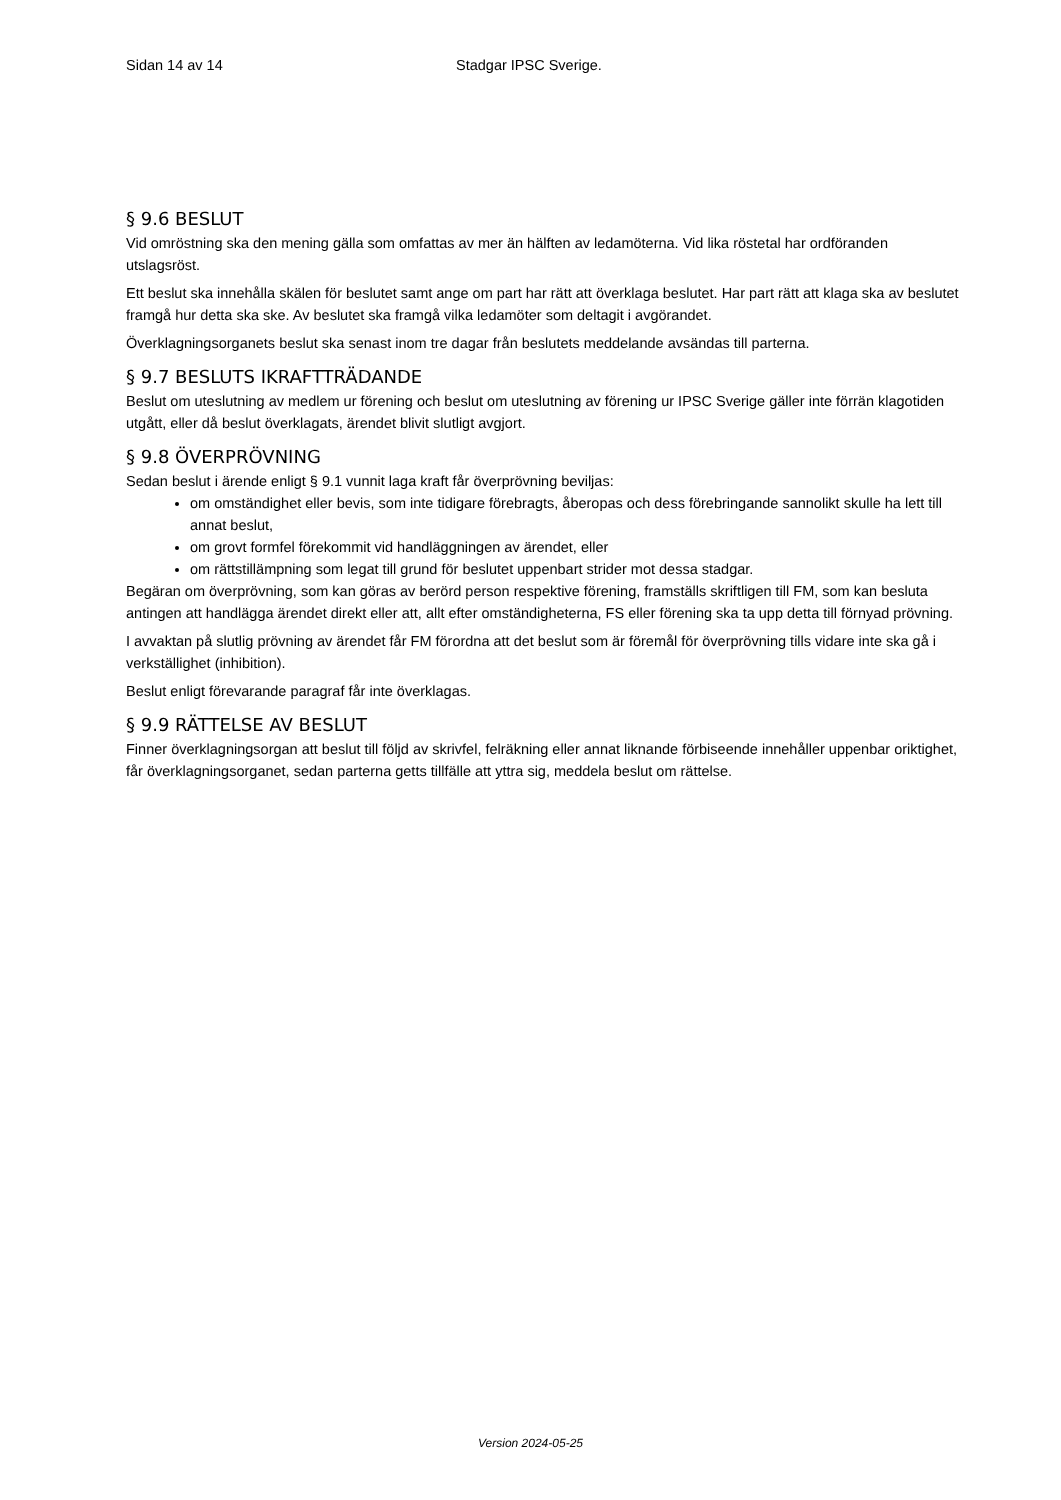Sidan 14 av 14 Stadgar IPSC Sverige.
§ 9.6 BESLUT
Vid omröstning ska den mening gälla som omfattas av mer än hälften av ledamöterna. Vid lika röstetal har ordföranden utslagsröst.
Ett beslut ska innehålla skälen för beslutet samt ange om part har rätt att överklaga beslutet. Har part rätt att klaga ska av beslutet framgå hur detta ska ske. Av beslutet ska framgå vilka ledamöter som deltagit i avgörandet.
Överklagningsorganets beslut ska senast inom tre dagar från beslutets meddelande avsändas till parterna.
§ 9.7 BESLUTS IKRAFTTRÄDANDE
Beslut om uteslutning av medlem ur förening och beslut om uteslutning av förening ur IPSC Sverige gäller inte förrän klagotiden utgått, eller då beslut överklagats, ärendet blivit slutligt avgjort.
§ 9.8 ÖVERPRÖVNING
Sedan beslut i ärende enligt § 9.1 vunnit laga kraft får överprövning beviljas:
om omständighet eller bevis, som inte tidigare förebragts, åberopas och dess förebringande sannolikt skulle ha lett till annat beslut,
om grovt formfel förekommit vid handläggningen av ärendet, eller
om rättstillämpning som legat till grund för beslutet uppenbart strider mot dessa stadgar.
Begäran om överprövning, som kan göras av berörd person respektive förening, framställs skriftligen till FM, som kan besluta antingen att handlägga ärendet direkt eller att, allt efter omständigheterna, FS eller förening ska ta upp detta till förnyad prövning.
I avvaktan på slutlig prövning av ärendet får FM förordna att det beslut som är föremål för överprövning tills vidare inte ska gå i verkställighet (inhibition).
Beslut enligt förevarande paragraf får inte överklagas.
§ 9.9 RÄTTELSE AV BESLUT
Finner överklagningsorgan att beslut till följd av skrivfel, felräkning eller annat liknande förbiseende innehåller uppenbar oriktighet, får överklagningsorganet, sedan parterna getts tillfälle att yttra sig, meddela beslut om rättelse.
Version 2024-05-25